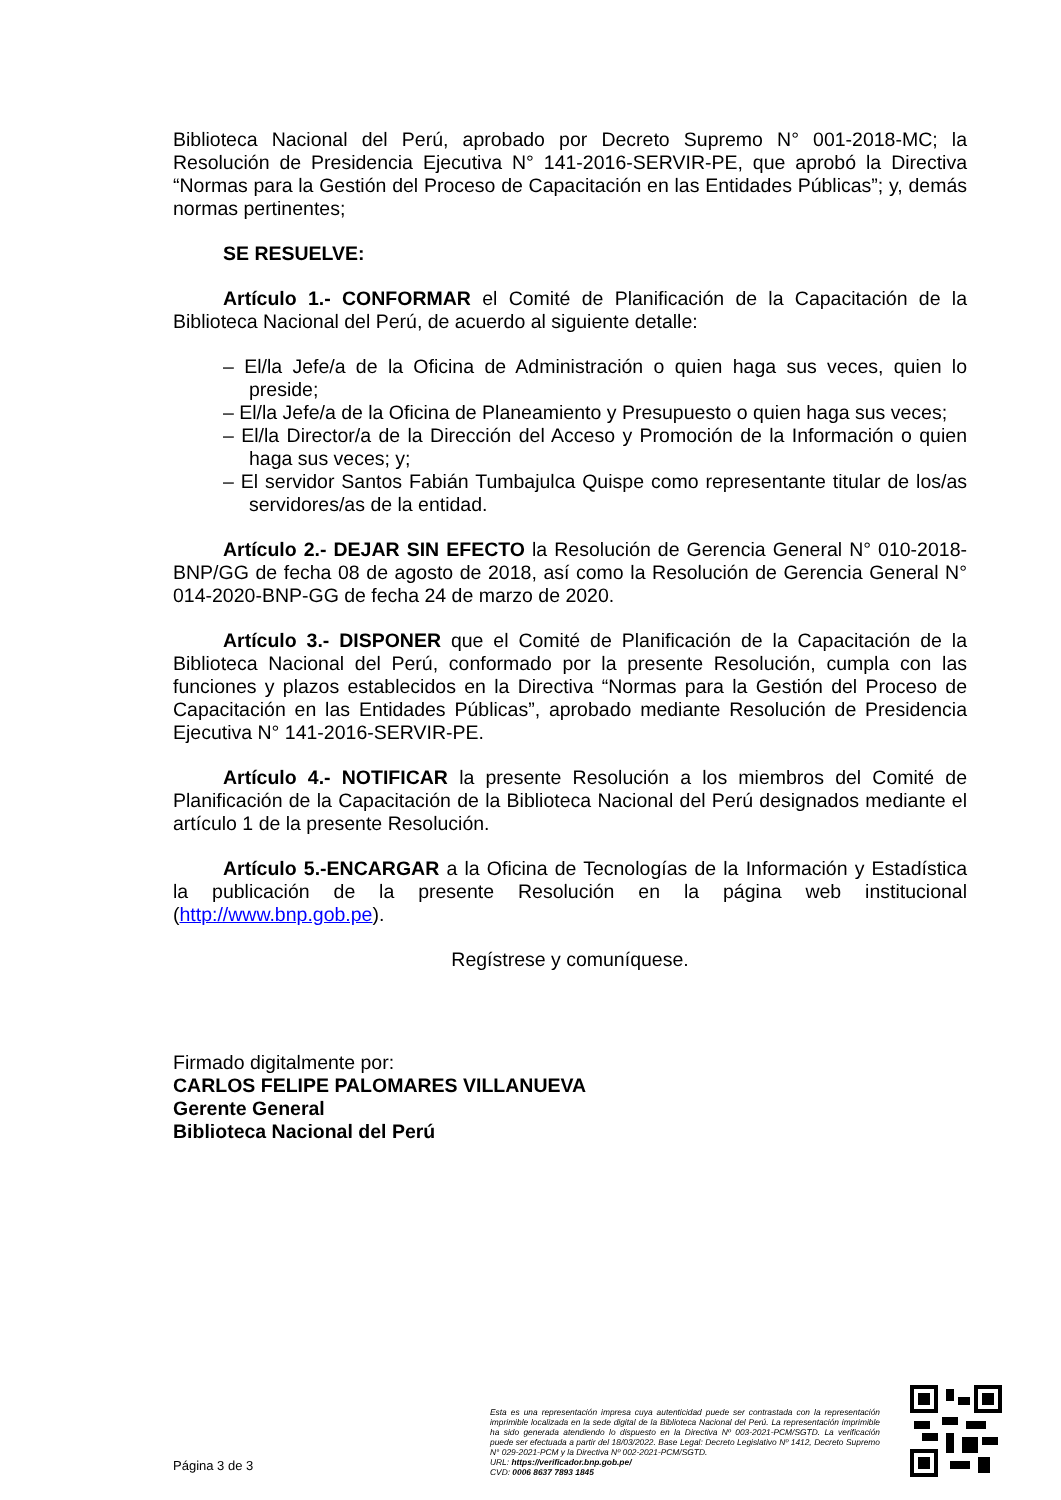Biblioteca Nacional del Perú, aprobado por Decreto Supremo N° 001-2018-MC; la Resolución de Presidencia Ejecutiva N° 141-2016-SERVIR-PE, que aprobó la Directiva “Normas para la Gestión del Proceso de Capacitación en las Entidades Públicas”; y, demás normas pertinentes;
SE RESUELVE:
Artículo 1.- CONFORMAR el Comité de Planificación de la Capacitación de la Biblioteca Nacional del Perú, de acuerdo al siguiente detalle:
– El/la Jefe/a de la Oficina de Administración o quien haga sus veces, quien lo preside;
– El/la Jefe/a de la Oficina de Planeamiento y Presupuesto o quien haga sus veces;
– El/la Director/a de la Dirección del Acceso y Promoción de la Información o quien haga sus veces; y;
– El servidor Santos Fabián Tumbajulca Quispe como representante titular de los/as servidores/as de la entidad.
Artículo 2.- DEJAR SIN EFECTO la Resolución de Gerencia General N° 010-2018-BNP/GG de fecha 08 de agosto de 2018, así como la Resolución de Gerencia General N° 014-2020-BNP-GG de fecha 24 de marzo de 2020.
Artículo 3.- DISPONER que el Comité de Planificación de la Capacitación de la Biblioteca Nacional del Perú, conformado por la presente Resolución, cumpla con las funciones y plazos establecidos en la Directiva “Normas para la Gestión del Proceso de Capacitación en las Entidades Públicas”, aprobado mediante Resolución de Presidencia Ejecutiva N° 141-2016-SERVIR-PE.
Artículo 4.- NOTIFICAR la presente Resolución a los miembros del Comité de Planificación de la Capacitación de la Biblioteca Nacional del Perú designados mediante el artículo 1 de la presente Resolución.
Artículo 5.-ENCARGAR a la Oficina de Tecnologías de la Información y Estadística la publicación de la presente Resolución en la página web institucional (http://www.bnp.gob.pe).
Regístrese y comuníquese.
Firmado digitalmente por:
CARLOS FELIPE PALOMARES VILLANUEVA
Gerente General
Biblioteca Nacional del Perú
Página 3 de 3
Esta es una representación impresa cuya autenticidad puede ser contrastada con la representación imprimible localizada en la sede digital de la Biblioteca Nacional del Perú. La representación imprimible ha sido generada atendiendo lo dispuesto en la Directiva Nº 003-2021-PCM/SGTD. La verificación puede ser efectuada a partir del 18/03/2022. Base Legal: Decreto Legislativo Nº 1412, Decreto Supremo N° 029-2021-PCM y la Directiva Nº 002-2021-PCM/SGTD.
URL: https://verificador.bnp.gob.pe/
CVD: 0006 8637 7893 1845